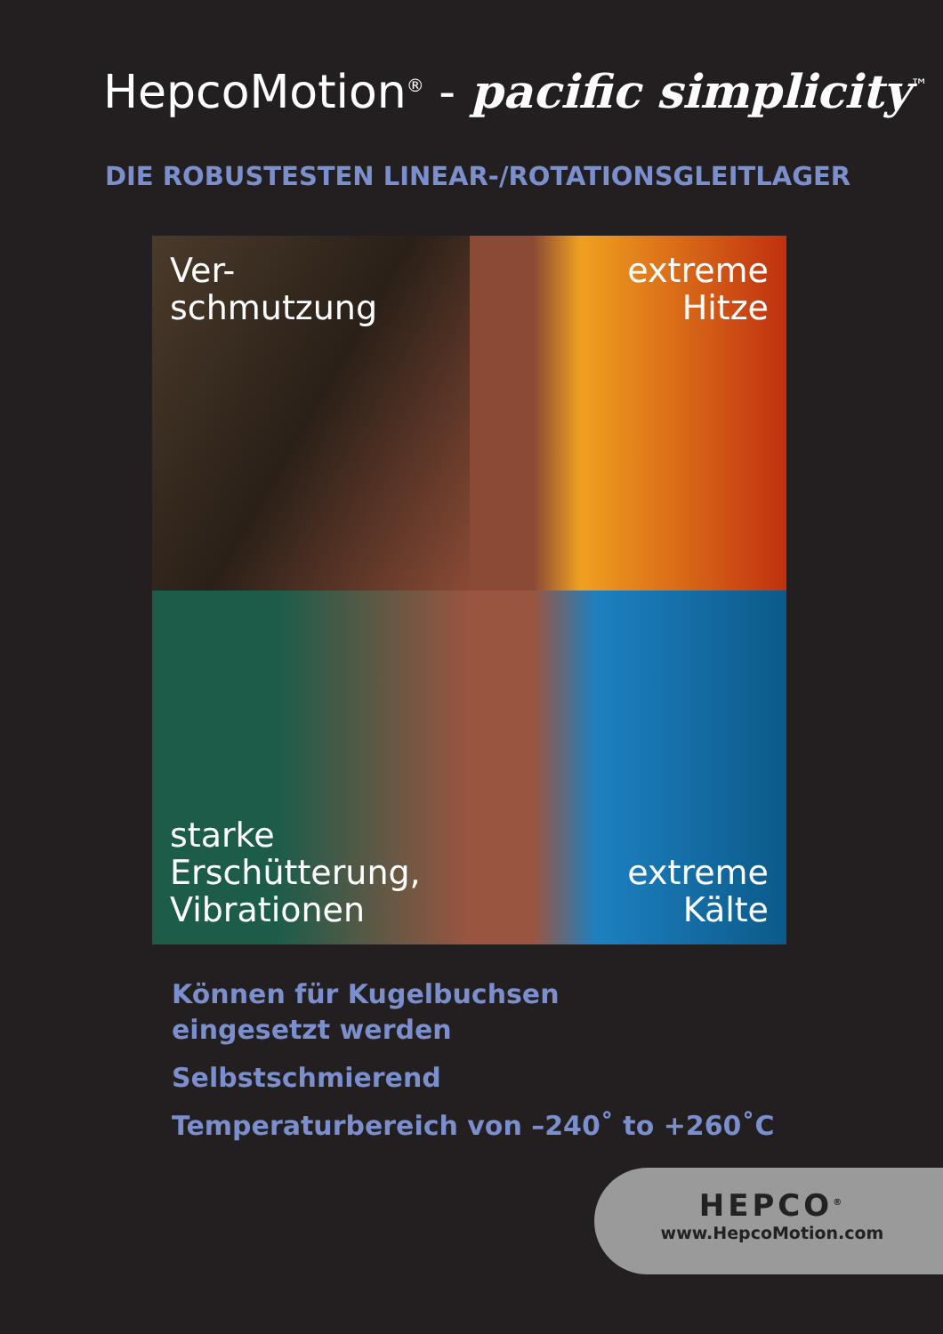HepcoMotion<sup>®</sup> - pacific simplicity<sup>™</sup>
DIE ROBUSTESTEN LINEAR-/ROTATIONSGLEITLAGER
Ver-
schmutzung
extreme
Hitze
starke
Erschütterung,
Vibrationen
extreme
Kälte
Können für Kugelbuchsen
eingesetzt werden
Selbstschmierend
Temperaturbereich von –240˚ to +260˚C
HEPCO<sup>®</sup>
www.HepcoMotion.com